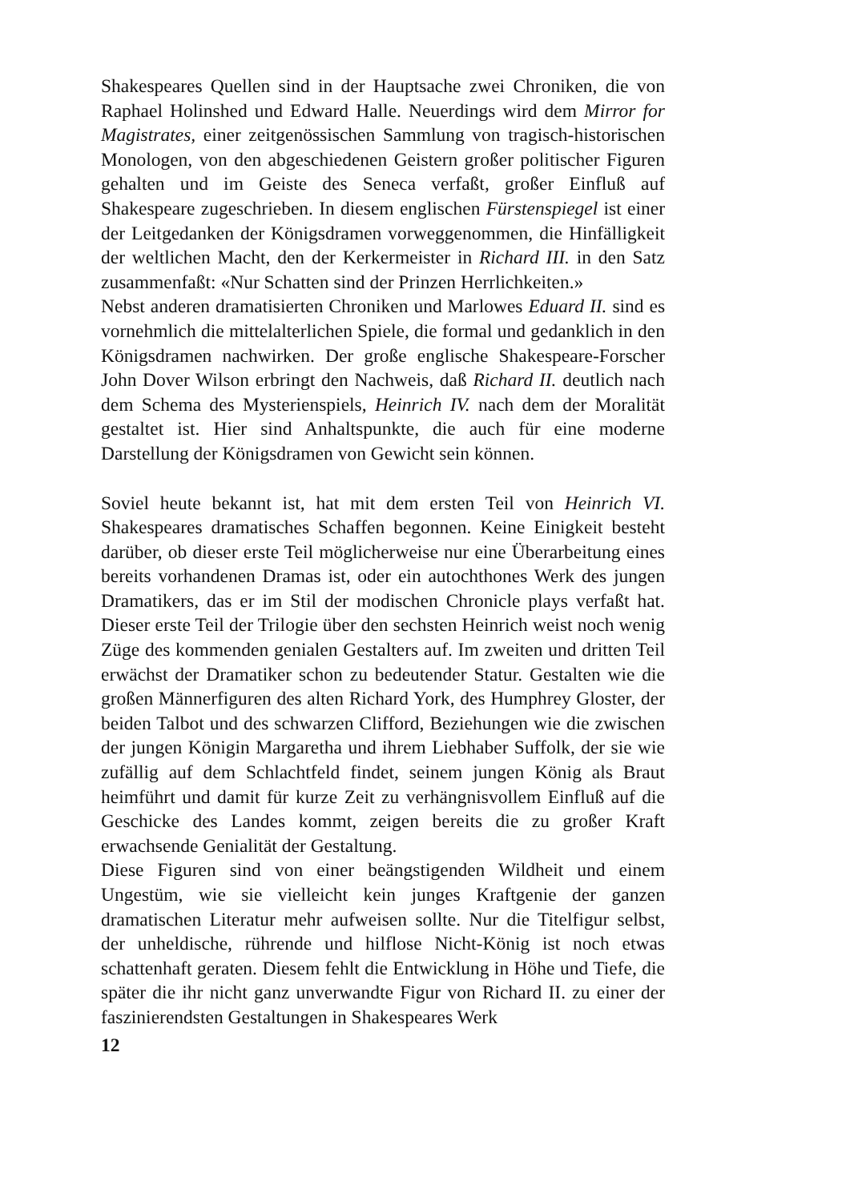Shakespeares Quellen sind in der Hauptsache zwei Chroniken, die von Raphael Holinshed und Edward Halle. Neuerdings wird dem Mirror for Magistrates, einer zeitgenössischen Sammlung von tragisch-historischen Monologen, von den abgeschiedenen Geistern großer politischer Figuren gehalten und im Geiste des Seneca verfaßt, großer Einfluß auf Shakespeare zugeschrieben. In diesem englischen Fürstenspiegel ist einer der Leitgedanken der Königsdramen vorweggenommen, die Hinfälligkeit der weltlichen Macht, den der Kerkermeister in Richard III. in den Satz zusammenfaßt: «Nur Schatten sind der Prinzen Herrlichkeiten.»
Nebst anderen dramatisierten Chroniken und Marlowes Eduard II. sind es vornehmlich die mittelalterlichen Spiele, die formal und gedanklich in den Königsdramen nachwirken. Der große englische Shakespeare-Forscher John Dover Wilson erbringt den Nachweis, daß Richard II. deutlich nach dem Schema des Mysterienspiels, Heinrich IV. nach dem der Moralität gestaltet ist. Hier sind Anhaltspunkte, die auch für eine moderne Darstellung der Königsdramen von Gewicht sein können.
Soviel heute bekannt ist, hat mit dem ersten Teil von Heinrich VI. Shakespeares dramatisches Schaffen begonnen. Keine Einigkeit besteht darüber, ob dieser erste Teil möglicherweise nur eine Überarbeitung eines bereits vorhandenen Dramas ist, oder ein autochthones Werk des jungen Dramatikers, das er im Stil der modischen Chronicle plays verfaßt hat. Dieser erste Teil der Trilogie über den sechsten Heinrich weist noch wenig Züge des kommenden genialen Gestalters auf. Im zweiten und dritten Teil erwächst der Dramatiker schon zu bedeutender Statur. Gestalten wie die großen Männerfiguren des alten Richard York, des Humphrey Gloster, der beiden Talbot und des schwarzen Clifford, Beziehungen wie die zwischen der jungen Königin Margaretha und ihrem Liebhaber Suffolk, der sie wie zufällig auf dem Schlachtfeld findet, seinem jungen König als Braut heimführt und damit für kurze Zeit zu verhängnisvollem Einfluß auf die Geschicke des Landes kommt, zeigen bereits die zu großer Kraft erwachsende Genialität der Gestaltung.
Diese Figuren sind von einer beängstigenden Wildheit und einem Ungestüm, wie sie vielleicht kein junges Kraftgenie der ganzen dramatischen Literatur mehr aufweisen sollte. Nur die Titelfigur selbst, der unheldische, rührende und hilflose Nicht-König ist noch etwas schattenhaft geraten. Diesem fehlt die Entwicklung in Höhe und Tiefe, die später die ihr nicht ganz unverwandte Figur von Richard II. zu einer der faszinierendsten Gestaltungen in Shakespeares Werk
12